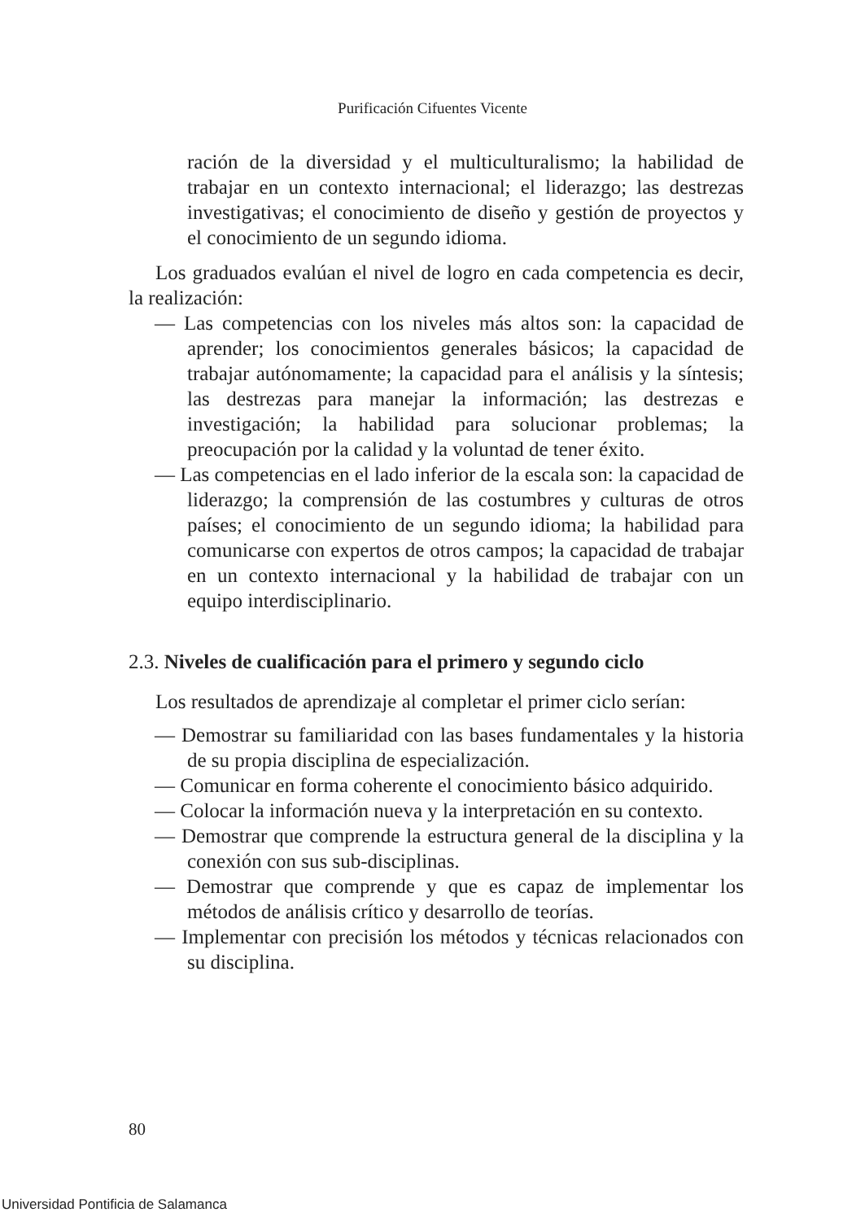Purificación Cifuentes Vicente
ración de la diversidad y el multiculturalismo; la habilidad de trabajar en un contexto internacional; el liderazgo; las destrezas investigativas; el conocimiento de diseño y gestión de proyectos y el conocimiento de un segundo idioma.
Los graduados evalúan el nivel de logro en cada competencia es decir, la realización:
— Las competencias con los niveles más altos son: la capacidad de aprender; los conocimientos generales básicos; la capacidad de trabajar autónomamente; la capacidad para el análisis y la síntesis; las destrezas para manejar la información; las destrezas e investigación; la habilidad para solucionar problemas; la preocupación por la calidad y la voluntad de tener éxito.
— Las competencias en el lado inferior de la escala son: la capacidad de liderazgo; la comprensión de las costumbres y culturas de otros países; el conocimiento de un segundo idioma; la habilidad para comunicarse con expertos de otros campos; la capacidad de trabajar en un contexto internacional y la habilidad de trabajar con un equipo interdisciplinario.
2.3. Niveles de cualificación para el primero y segundo ciclo
Los resultados de aprendizaje al completar el primer ciclo serían:
— Demostrar su familiaridad con las bases fundamentales y la historia de su propia disciplina de especialización.
— Comunicar en forma coherente el conocimiento básico adquirido.
— Colocar la información nueva y la interpretación en su contexto.
— Demostrar que comprende la estructura general de la disciplina y la conexión con sus sub-disciplinas.
— Demostrar que comprende y que es capaz de implementar los métodos de análisis crítico y desarrollo de teorías.
— Implementar con precisión los métodos y técnicas relacionados con su disciplina.
80
Universidad Pontificia de Salamanca